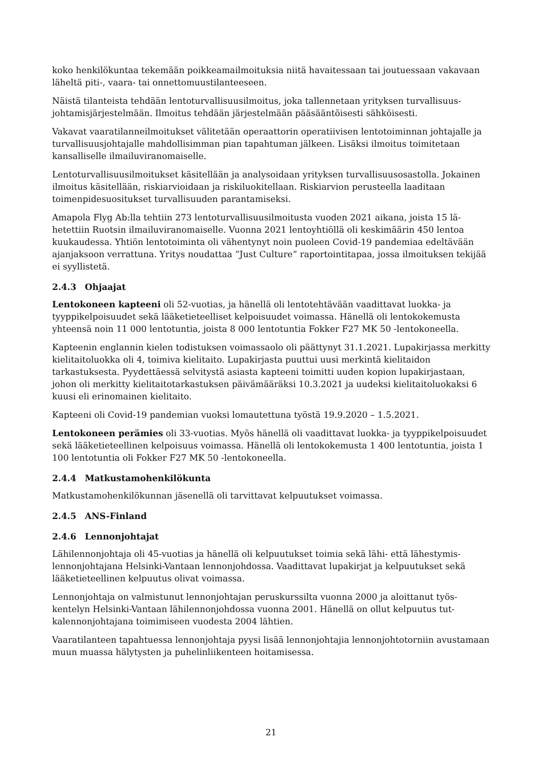koko henkilökuntaa tekemään poikkeamailmoituksia niitä havaitessaan tai joutuessaan vaka­vaan läheltä piti-, vaara- tai onnettomuustilanteeseen.
Näistä tilanteista tehdään lentoturvallisuusilmoitus, joka tallennetaan yrityksen turvallisuus­johtamisjärjestelmään. Ilmoitus tehdään järjestelmään pääsääntöisesti sähköisesti.
Vakavat vaaratilanneilmoitukset välitetään operaattorin operatiivisen lentotoiminnan johta­jalle ja turvallisuusjohtajalle mahdollisimman pian tapahtuman jälkeen. Lisäksi ilmoitus toi­mitetaan kansalliselle ilmailuviranomaiselle.
Lentoturvallisuusilmoitukset käsitellään ja analysoidaan yrityksen turvallisuusosastolla. Jo­kainen ilmoitus käsitellään, riskiarvioidaan ja riskiluokitellaan. Riskiarvion perusteella laadi­taan toimenpidesuositukset turvallisuuden parantamiseksi.
Amapola Flyg Ab:lla tehtiin 273 lentoturvallisuusilmoitusta vuoden 2021 aikana, joista 15 lä­hetettiin Ruotsin ilmailuviranomaiselle. Vuonna 2021 lentoyhtiöllä oli keskimäärin 450 lentoa kuukaudessa. Yhtiön lentotoiminta oli vähentynyt noin puoleen Covid-19 pandemiaa edeltä­vään ajanjaksoon verrattuna. Yritys noudattaa ”Just Culture” raportointitapaa, jossa ilmoituk­sen tekijää ei syyllistetä.
2.4.3 Ohjaajat
Lentokoneen kapteeni oli 52-vuotias, ja hänellä oli lentotehtävään vaadittavat luokka- ja tyyppikelpoisuudet sekä lääketieteelliset kelpoisuudet voimassa. Hänellä oli lentokokemusta yhteensä noin 11 000 lentotuntia, joista 8 000 lentotuntia Fokker F27 MK 50 -lentokoneella.
Kapteenin englannin kielen todistuksen voimassaolo oli päättynyt 31.1.2021. Lupakirjassa merkitty kielitaitoluokka oli 4, toimiva kielitaito. Lupakirjasta puuttui uusi merkintä kielitai­don tarkastuksesta. Pyydettäessä selvitystä asiasta kapteeni toimitti uuden kopion lupakirjas­taan, johon oli merkitty kielitaitotarkastuksen päivämääräksi 10.3.2021 ja uudeksi kielitaito­luokaksi 6 kuusi eli erinomainen kielitaito.
Kapteeni oli Covid-19 pandemian vuoksi lomautettuna työstä 19.9.2020 – 1.5.2021.
Lentokoneen perämies oli 33-vuotias. Myös hänellä oli vaadittavat luokka- ja tyyppikelpoi­suudet sekä lääketieteellinen kelpoisuus voimassa. Hänellä oli lentokokemusta 1 400 lento­tuntia, joista 1 100 lentotuntia oli Fokker F27 MK 50 -lentokoneella.
2.4.4 Matkustamohenkilökunta
Matkustamohenkilökunnan jäsenellä oli tarvittavat kelpuutukset voimassa.
2.4.5 ANS-Finland
2.4.6 Lennonjohtajat
Lähilennonjohtaja oli 45-vuotias ja hänellä oli kelpuutukset toimia sekä lähi- että lähestymis­lennonjohtajana Helsinki-Vantaan lennonjohdossa. Vaadittavat lupakirjat ja kelpuutukset sekä lääketieteellinen kelpuutus olivat voimassa.
Lennonjohtaja on valmistunut lennonjohtajan peruskurssilta vuonna 2000 ja aloittanut työs­kentelyn Helsinki-Vantaan lähilennonjohdossa vuonna 2001. Hänellä on ollut kelpuutus tut­kalennonjohtajana toimimiseen vuodesta 2004 lähtien.
Vaaratilanteen tapahtuessa lennonjohtaja pyysi lisää lennonjohtajia lennonjohtotorniin avus­tamaan muun muassa hälytysten ja puhelinliikenteen hoitamisessa.
21